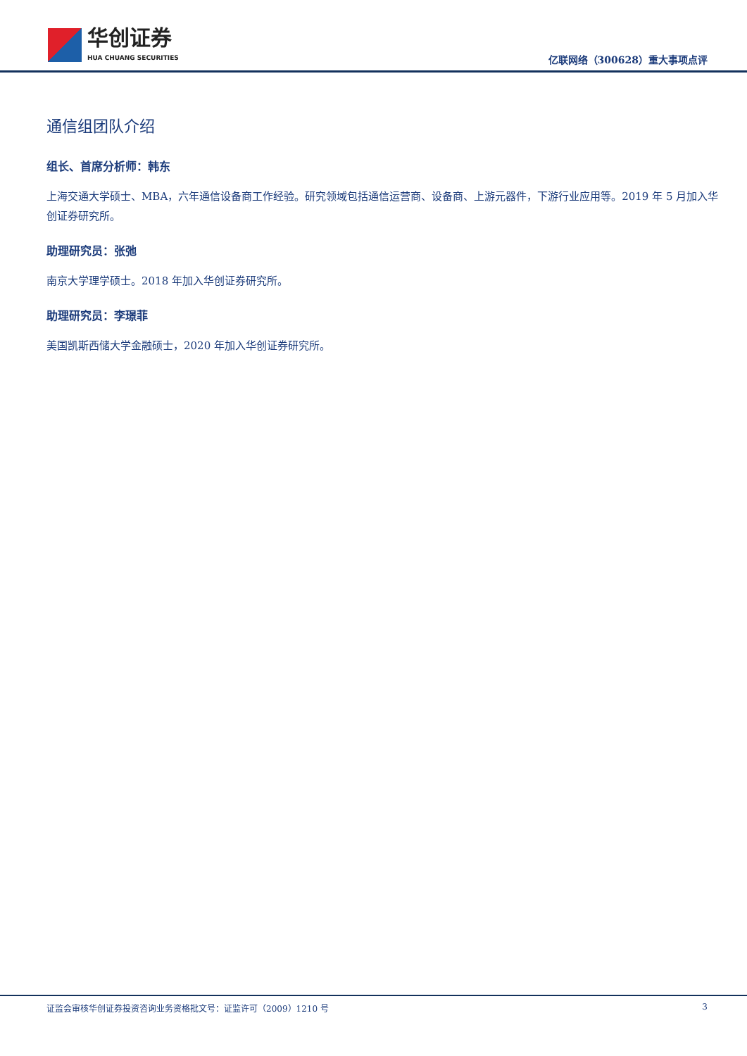华创证券
HUA CHUANG SECURITIES
亿联网络（300628）重大事项点评
通信组团队介绍
组长、首席分析师：韩东
上海交通大学硕士、MBA，六年通信设备商工作经验。研究领域包括通信运营商、设备商、上游元器件，下游行业应用等。2019 年 5 月加入华创证券研究所。
助理研究员：张弛
南京大学理学硕士。2018 年加入华创证券研究所。
助理研究员：李璟菲
美国凯斯西储大学金融硕士，2020 年加入华创证券研究所。
证监会审核华创证券投资咨询业务资格批文号：证监许可（2009）1210 号 3